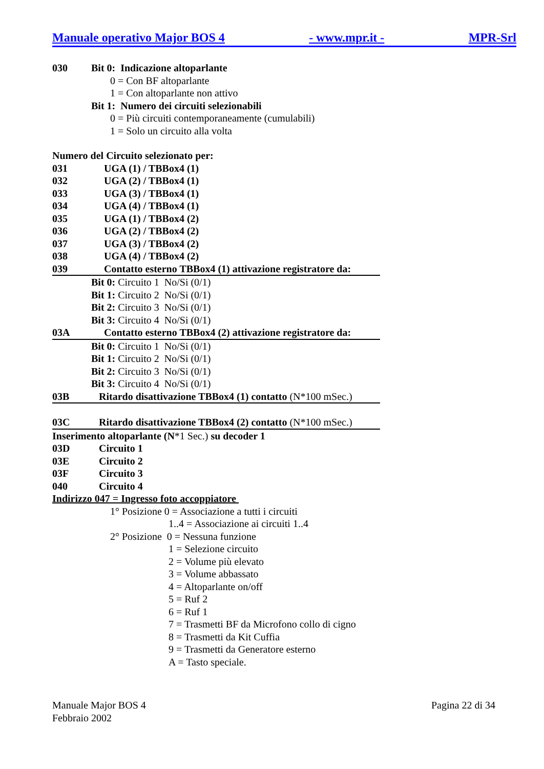Manuale operativo Major BOS 4 - www.mpr.it - MPR-Srl
030 Bit 0: Indicazione altoparlante
0 = Con BF altoparlante
1 = Con altoparlante non attivo
Bit 1: Numero dei circuiti selezionabili
0 = Più circuiti contemporaneamente (cumulabili)
1 = Solo un circuito alla volta
Numero del Circuito selezionato per:
031 UGA (1) / TBBox4 (1)
032 UGA (2) / TBBox4 (1)
033 UGA (3) / TBBox4 (1)
034 UGA (4) / TBBox4 (1)
035 UGA (1) / TBBox4 (2)
036 UGA (2) / TBBox4 (2)
037 UGA (3) / TBBox4 (2)
038 UGA (4) / TBBox4 (2)
039 Contatto esterno TBBox4 (1) attivazione registratore da:
Bit 0: Circuito 1 No/Si (0/1)
Bit 1: Circuito 2 No/Si (0/1)
Bit 2: Circuito 3 No/Si (0/1)
Bit 3: Circuito 4 No/Si (0/1)
03A Contatto esterno TBBox4 (2) attivazione registratore da:
Bit 0: Circuito 1 No/Si (0/1)
Bit 1: Circuito 2 No/Si (0/1)
Bit 2: Circuito 3 No/Si (0/1)
Bit 3: Circuito 4 No/Si (0/1)
03B Ritardo disattivazione TBBox4 (1) contatto (N*100 mSec.)
03C Ritardo disattivazione TBBox4 (2) contatto (N*100 mSec.)
Inserimento altoparlante (N*1 Sec.) su decoder 1
03D Circuito 1
03E Circuito 2
03F Circuito 3
040 Circuito 4
Indirizzo 047 = Ingresso foto accoppiatore
1° Posizione 0 = Associazione a tutti i circuiti
1..4 = Associazione ai circuiti 1..4
2° Posizione 0 = Nessuna funzione
1 = Selezione circuito
2 = Volume più elevato
3 = Volume abbassato
4 = Altoparlante on/off
5 = Ruf 2
6 = Ruf 1
7 = Trasmetti BF da Microfono collo di cigno
8 = Trasmetti da Kit Cuffia
9 = Trasmetti da Generatore esterno
A = Tasto speciale.
Manuale Major BOS 4
Febbraio 2002
Pagina 22 di 34